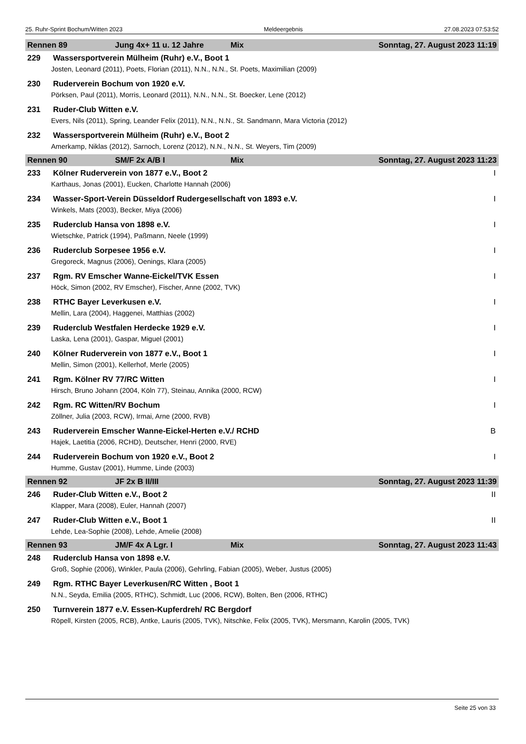25. Ruhr-Sprint Bochum/Witten 2023 Meldeergebnis 27.08.2023 07:53:52
Rennen 89 Jung 4x+ 11 u. 12 Jahre Mix Sonntag, 27. August 2023 11:19
229 Wassersportverein Mülheim (Ruhr) e.V., Boot 1
Josten, Leonard (2011), Poets, Florian (2011), N.N., N.N., St. Poets, Maximilian (2009)
230 Ruderverein Bochum von 1920 e.V.
Pörksen, Paul (2011), Morris, Leonard (2011), N.N., N.N., St. Boecker, Lene (2012)
231 Ruder-Club Witten e.V.
Evers, Nils (2011), Spring, Leander Felix (2011), N.N., N.N., St. Sandmann, Mara Victoria (2012)
232 Wassersportverein Mülheim (Ruhr) e.V., Boot 2
Amerkamp, Niklas (2012), Sarnoch, Lorenz (2012), N.N., N.N., St. Weyers, Tim (2009)
Rennen 90 SM/F 2x A/B I Mix Sonntag, 27. August 2023 11:23
233 Kölner Ruderverein von 1877 e.V., Boot 2 I
Karthaus, Jonas (2001), Eucken, Charlotte Hannah (2006)
234 Wasser-Sport-Verein Düsseldorf Rudergesellschaft von 1893 e.V. I
Winkels, Mats (2003), Becker, Miya (2006)
235 Ruderclub Hansa von 1898 e.V. I
Wietschke, Patrick (1994), Paßmann, Neele (1999)
236 Ruderclub Sorpesee 1956 e.V. I
Gregoreck, Magnus (2006), Oenings, Klara (2005)
237 Rgm. RV Emscher Wanne-Eickel/TVK Essen I
Höck, Simon (2002, RV Emscher), Fischer, Anne (2002, TVK)
238 RTHC Bayer Leverkusen e.V. I
Mellin, Lara (2004), Haggenei, Matthias (2002)
239 Ruderclub Westfalen Herdecke 1929 e.V. I
Laska, Lena (2001), Gaspar, Miguel (2001)
240 Kölner Ruderverein von 1877 e.V., Boot 1 I
Mellin, Simon (2001), Kellerhof, Merle (2005)
241 Rgm. Kölner RV 77/RC Witten I
Hirsch, Bruno Johann (2004, Köln 77), Steinau, Annika (2000, RCW)
242 Rgm. RC Witten/RV Bochum I
Zöllner, Julia (2003, RCW), Irmai, Arne (2000, RVB)
243 Ruderverein Emscher Wanne-Eickel-Herten e.V./ RCHD B
Hajek, Laetitia (2006, RCHD), Deutscher, Henri (2000, RVE)
244 Ruderverein Bochum von 1920 e.V., Boot 2 I
Humme, Gustav (2001), Humme, Linde (2003)
Rennen 92 JF 2x B II/III Sonntag, 27. August 2023 11:39
246 Ruder-Club Witten e.V., Boot 2 II
Klapper, Mara (2008), Euler, Hannah (2007)
247 Ruder-Club Witten e.V., Boot 1 II
Lehde, Lea-Sophie (2008), Lehde, Amelie (2008)
Rennen 93 JM/F 4x A Lgr. I Mix Sonntag, 27. August 2023 11:43
248 Ruderclub Hansa von 1898 e.V.
Groß, Sophie (2006), Winkler, Paula (2006), Gehrling, Fabian (2005), Weber, Justus (2005)
249 Rgm. RTHC Bayer Leverkusen/RC Witten , Boot 1
N.N., Seyda, Emilia (2005, RTHC), Schmidt, Luc (2006, RCW), Bolten, Ben (2006, RTHC)
250 Turnverein 1877 e.V. Essen-Kupferdreh/ RC Bergdorf
Röpell, Kirsten (2005, RCB), Antke, Lauris (2005, TVK), Nitschke, Felix (2005, TVK), Mersmann, Karolin (2005, TVK)
Seite 25 von 33